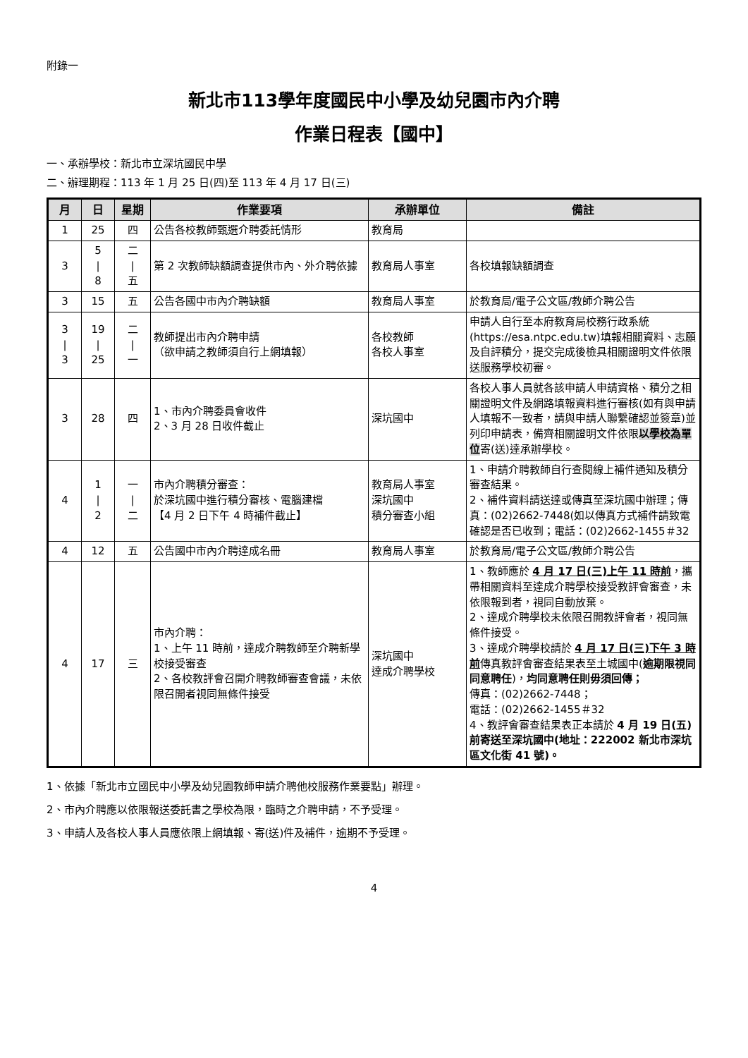附錄一
新北市113學年度國民中小學及幼兒園市內介聘
作業日程表【國中】
一、承辦學校：新北市立深坑國民中學
二、辦理期程：113 年 1 月 25 日(四)至 113 年 4 月 17 日(三)
| 月 | 日 | 星期 | 作業要項 | 承辦單位 | 備註 |
| --- | --- | --- | --- | --- | --- |
| 1 | 25 | 四 | 公告各校教師甄選介聘委託情形 | 教育局 | |
| 3 | 5 / 8 | 二 / 五 | 第 2 次教師缺額調查提供市內、外介聘依據 | 教育局人事室 | 各校填報缺額調查 |
| 3 | 15 | 五 | 公告各國中市內介聘缺額 | 教育局人事室 | 於教育局/電子公文區/教師介聘公告 |
| 3 / 3 | 19 / 25 | 二 / 一 | 教師提出市內介聘申請 （欲申請之教師須自行上網填報） | 各校教師 各校人事室 | 申請人自行至本府教育局校務行政系統(https://esa.ntpc.edu.tw)填報相關資料、志願及自評積分，提交完成後檢具相關證明文件依限送服務學校初審。 |
| 3 | 28 | 四 | 1、市內介聘委員會收件 2、3 月 28 日收件截止 | 深坑國中 | 各校人事人員就各該申請人申請資格、積分之相關證明文件及網路填報資料進行審核(如有與申請人填報不一致者，請與申請人聯繫確認並簽章)並列印申請表，備齊相關證明文件依限 以學校為單位 寄(送)達承辦學校。 |
| 4 | 1 / 2 | 一 / 二 | 市內介聘積分審查： 於深坑國中進行積分審核、電腦建檔 【4 月 2 日下午 4 時補件截止】 | 教育局人事室 深坑國中 積分審查小組 | 1、申請介聘教師自行查閱線上補件通知及積分審查結果。 2、補件資料請送達或傳真至深坑國中辦理；傳真：(02)2662-7448(如以傳真方式補件請致電確認是否已收到；電話：(02)2662-1455＃32 |
| 4 | 12 | 五 | 公告國中市內介聘達成名冊 | 教育局人事室 | 於教育局/電子公文區/教師介聘公告 |
| 4 | 17 | 三 | 市內介聘： 1、上午 11 時前，達成介聘教師至介聘新學校接受審查 2、各校教評會召開介聘教師審查會議，未依限召開者視同無條件接受 | 深坑國中 達成介聘學校 | 1、教師應於 4 月 17 日(三)上午 11 時前 ，攜帶相關資料至達成介聘學校接受教評會審查，未依限報到者，視同自動放棄。 2、達成介聘學校未依限召開教評會者，視同無條件接受。 3、達成介聘學校請於 4 月 17 日(三)下午 3 時前 傳真教評會審查結果表至土城國中( 逾期限視同同意聘任 )， 均同意聘任則毋須回傳； 傳真：(02)2662-7448； 電話：(02)2662-1455＃32 4、教評會審查結果表正本請於 4 月 19 日(五)前寄送至深坑國中(地址：222002 新北市深坑區文化街 41 號)。 |
1、依據「新北市立國民中小學及幼兒園教師申請介聘他校服務作業要點」辦理。
2、市內介聘應以依限報送委託書之學校為限，臨時之介聘申請，不予受理。
3、申請人及各校人事人員應依限上網填報、寄(送)件及補件，逾期不予受理。
4